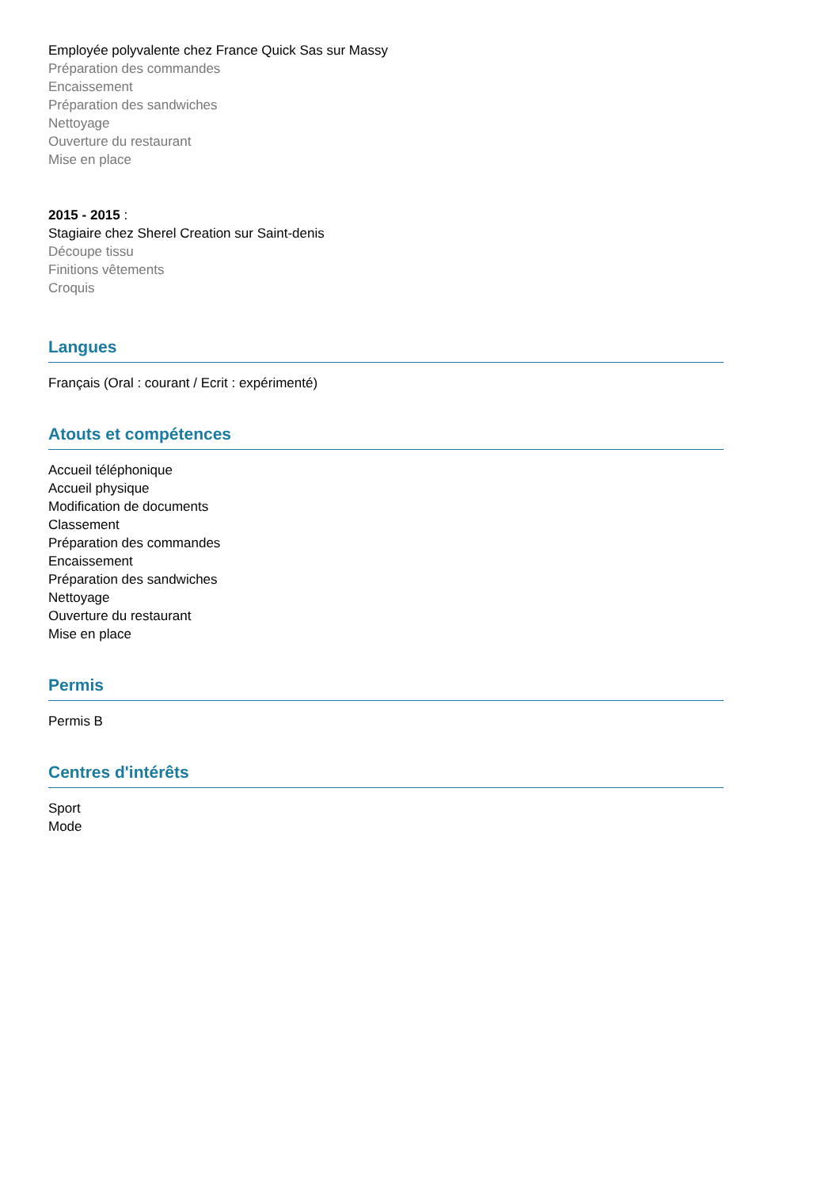Employée polyvalente chez France Quick Sas sur Massy
Préparation des commandes
Encaissement
Préparation des sandwiches
Nettoyage
Ouverture du restaurant
Mise en place
2015 - 2015 :
Stagiaire chez Sherel Creation sur Saint-denis
Découpe tissu
Finitions vêtements
Croquis
Langues
Français (Oral : courant / Ecrit : expérimenté)
Atouts et compétences
Accueil téléphonique
Accueil physique
Modification de documents
Classement
Préparation des commandes
Encaissement
Préparation des sandwiches
Nettoyage
Ouverture du restaurant
Mise en place
Permis
Permis B
Centres d'intérêts
Sport
Mode